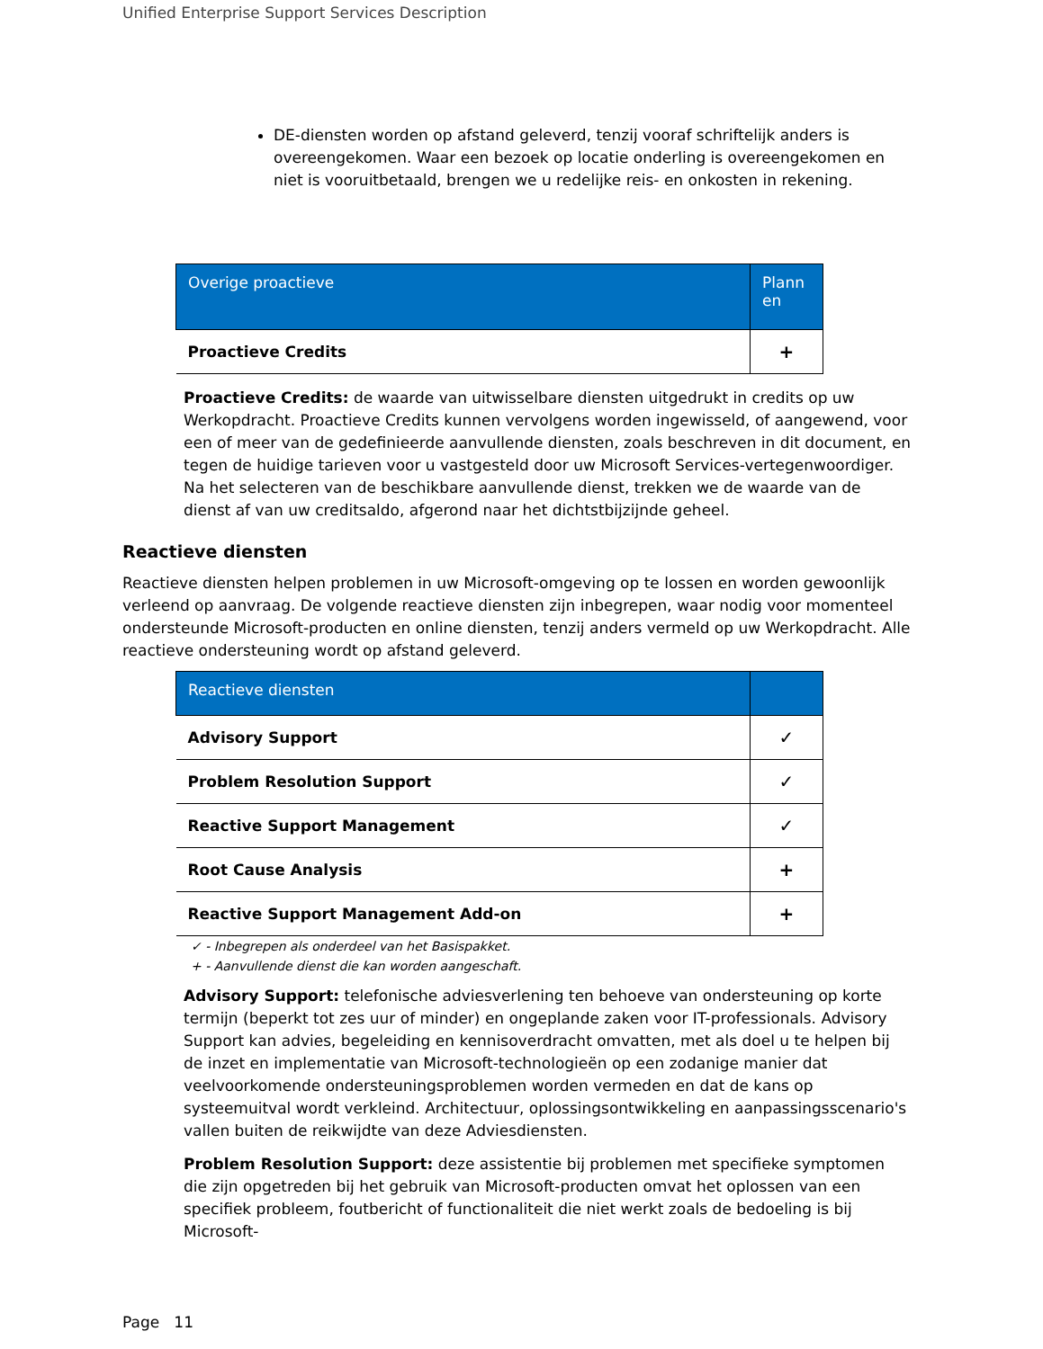Unified Enterprise Support Services Description
DE-diensten worden op afstand geleverd, tenzij vooraf schriftelijk anders is overeengekomen. Waar een bezoek op locatie onderling is overeengekomen en niet is vooruitbetaald, brengen we u redelijke reis- en onkosten in rekening.
| Overige proactieve | Plann en |
| --- | --- |
| Proactieve Credits | + |
Proactieve Credits: de waarde van uitwisselbare diensten uitgedrukt in credits op uw Werkopdracht. Proactieve Credits kunnen vervolgens worden ingewisseld, of aangewend, voor een of meer van de gedefinieerde aanvullende diensten, zoals beschreven in dit document, en tegen de huidige tarieven voor u vastgesteld door uw Microsoft Services-vertegenwoordiger. Na het selecteren van de beschikbare aanvullende dienst, trekken we de waarde van de dienst af van uw creditsaldo, afgerond naar het dichtstbijzijnde geheel.
Reactieve diensten
Reactieve diensten helpen problemen in uw Microsoft-omgeving op te lossen en worden gewoonlijk verleend op aanvraag. De volgende reactieve diensten zijn inbegrepen, waar nodig voor momenteel ondersteunde Microsoft-producten en online diensten, tenzij anders vermeld op uw Werkopdracht. Alle reactieve ondersteuning wordt op afstand geleverd.
| Reactieve diensten | |
| --- | --- |
| Advisory Support | ✓ |
| Problem Resolution Support | ✓ |
| Reactive Support Management | ✓ |
| Root Cause Analysis | + |
| Reactive Support Management Add-on | + |
✓ - Inbegrepen als onderdeel van het Basispakket.
+ - Aanvullende dienst die kan worden aangeschaft.
Advisory Support: telefonische adviesverlening ten behoeve van ondersteuning op korte termijn (beperkt tot zes uur of minder) en ongeplande zaken voor IT-professionals. Advisory Support kan advies, begeleiding en kennisoverdracht omvatten, met als doel u te helpen bij de inzet en implementatie van Microsoft-technologieën op een zodanige manier dat veelvoorkomende ondersteuningsproblemen worden vermeden en dat de kans op systeemuitval wordt verkleind. Architectuur, oplossingsontwikkeling en aanpassingsscenario's vallen buiten de reikwijdte van deze Adviesdiensten.
Problem Resolution Support: deze assistentie bij problemen met specifieke symptomen die zijn opgetreden bij het gebruik van Microsoft-producten omvat het oplossen van een specifiek probleem, foutbericht of functionaliteit die niet werkt zoals de bedoeling is bij Microsoft-
Page 11